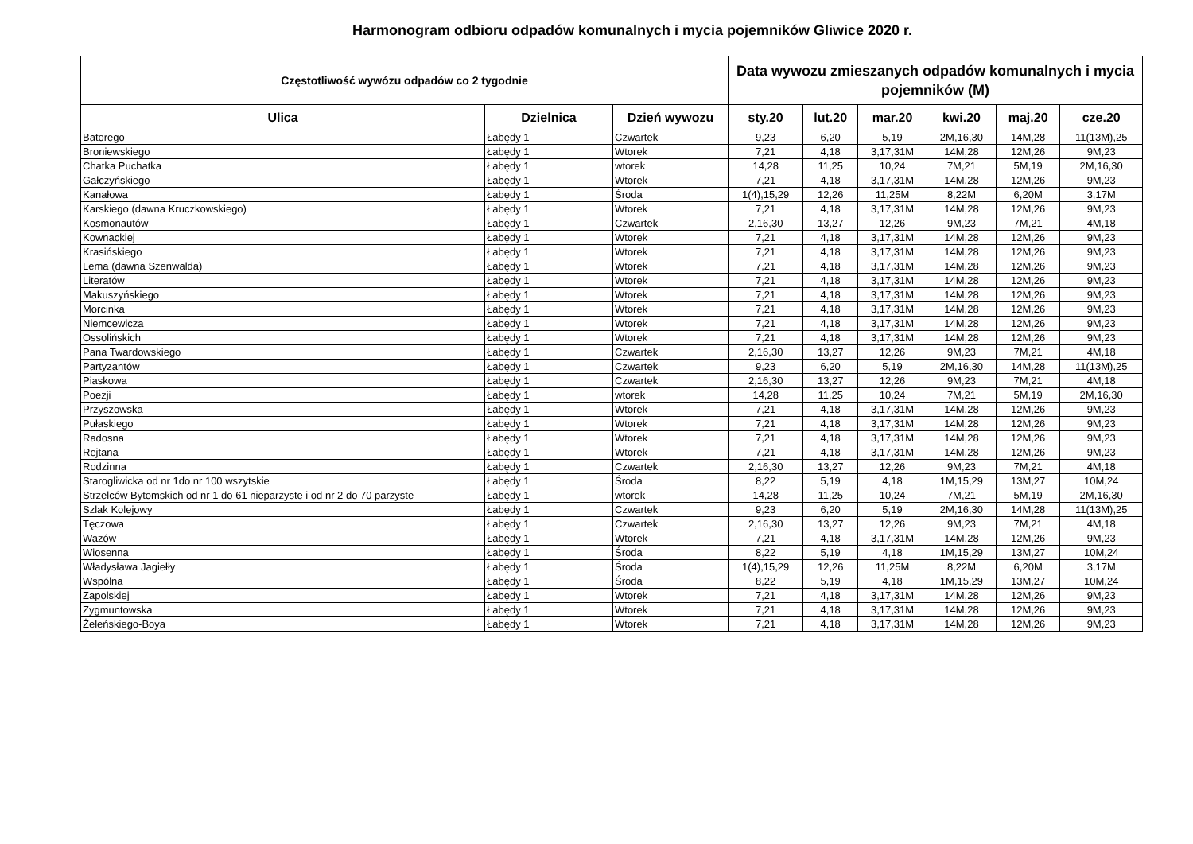Harmonogram odbioru odpadów komunalnych i mycia pojemników Gliwice 2020 r.
| Częstotliwość wywózu odpadów co 2 tygodnie | | | Data wywozu zmieszanych odpadów komunalnych i mycia pojemników (M) | | | | | |
| --- | --- | --- | --- | --- | --- | --- | --- | --- |
| Ulica | Dzielnica | Dzień wywozu | sty.20 | lut.20 | mar.20 | kwi.20 | maj.20 | cze.20 |
| Batorego | Łabędy 1 | Czwartek | 9,23 | 6,20 | 5,19 | 2M,16,30 | 14M,28 | 11(13M),25 |
| Broniewskiego | Łabędy 1 | Wtorek | 7,21 | 4,18 | 3,17,31M | 14M,28 | 12M,26 | 9M,23 |
| Chatka Puchatka | Łabędy 1 | wtorek | 14,28 | 11,25 | 10,24 | 7M,21 | 5M,19 | 2M,16,30 |
| Gałczyńskiego | Łabędy 1 | Wtorek | 7,21 | 4,18 | 3,17,31M | 14M,28 | 12M,26 | 9M,23 |
| Kanałowa | Łabędy 1 | Środa | 1(4),15,29 | 12,26 | 11,25M | 8,22M | 6,20M | 3,17M |
| Karskiego (dawna Kruczkowskiego) | Łabędy 1 | Wtorek | 7,21 | 4,18 | 3,17,31M | 14M,28 | 12M,26 | 9M,23 |
| Kosmonautów | Łabędy 1 | Czwartek | 2,16,30 | 13,27 | 12,26 | 9M,23 | 7M,21 | 4M,18 |
| Kownackiej | Łabędy 1 | Wtorek | 7,21 | 4,18 | 3,17,31M | 14M,28 | 12M,26 | 9M,23 |
| Krasińskiego | Łabędy 1 | Wtorek | 7,21 | 4,18 | 3,17,31M | 14M,28 | 12M,26 | 9M,23 |
| Lema (dawna Szenwalda) | Łabędy 1 | Wtorek | 7,21 | 4,18 | 3,17,31M | 14M,28 | 12M,26 | 9M,23 |
| Literatów | Łabędy 1 | Wtorek | 7,21 | 4,18 | 3,17,31M | 14M,28 | 12M,26 | 9M,23 |
| Makuszyńskiego | Łabędy 1 | Wtorek | 7,21 | 4,18 | 3,17,31M | 14M,28 | 12M,26 | 9M,23 |
| Morcinka | Łabędy 1 | Wtorek | 7,21 | 4,18 | 3,17,31M | 14M,28 | 12M,26 | 9M,23 |
| Niemcewicza | Łabędy 1 | Wtorek | 7,21 | 4,18 | 3,17,31M | 14M,28 | 12M,26 | 9M,23 |
| Ossolińskich | Łabędy 1 | Wtorek | 7,21 | 4,18 | 3,17,31M | 14M,28 | 12M,26 | 9M,23 |
| Pana Twardowskiego | Łabędy 1 | Czwartek | 2,16,30 | 13,27 | 12,26 | 9M,23 | 7M,21 | 4M,18 |
| Partyzantów | Łabędy 1 | Czwartek | 9,23 | 6,20 | 5,19 | 2M,16,30 | 14M,28 | 11(13M),25 |
| Piaskowa | Łabędy 1 | Czwartek | 2,16,30 | 13,27 | 12,26 | 9M,23 | 7M,21 | 4M,18 |
| Poezji | Łabędy 1 | wtorek | 14,28 | 11,25 | 10,24 | 7M,21 | 5M,19 | 2M,16,30 |
| Przyszowska | Łabędy 1 | Wtorek | 7,21 | 4,18 | 3,17,31M | 14M,28 | 12M,26 | 9M,23 |
| Pułaskiego | Łabędy 1 | Wtorek | 7,21 | 4,18 | 3,17,31M | 14M,28 | 12M,26 | 9M,23 |
| Radosna | Łabędy 1 | Wtorek | 7,21 | 4,18 | 3,17,31M | 14M,28 | 12M,26 | 9M,23 |
| Rejtana | Łabędy 1 | Wtorek | 7,21 | 4,18 | 3,17,31M | 14M,28 | 12M,26 | 9M,23 |
| Rodzinna | Łabędy 1 | Czwartek | 2,16,30 | 13,27 | 12,26 | 9M,23 | 7M,21 | 4M,18 |
| Starogliwicka od nr 1do nr 100 wszytskie | Łabędy 1 | Środa | 8,22 | 5,19 | 4,18 | 1M,15,29 | 13M,27 | 10M,24 |
| Strzelców Bytomskich od nr 1 do 61 nieparzyste i od nr 2 do 70 parzyste | Łabędy 1 | wtorek | 14,28 | 11,25 | 10,24 | 7M,21 | 5M,19 | 2M,16,30 |
| Szlak Kolejowy | Łabędy 1 | Czwartek | 9,23 | 6,20 | 5,19 | 2M,16,30 | 14M,28 | 11(13M),25 |
| Tęczowa | Łabędy 1 | Czwartek | 2,16,30 | 13,27 | 12,26 | 9M,23 | 7M,21 | 4M,18 |
| Wazów | Łabędy 1 | Wtorek | 7,21 | 4,18 | 3,17,31M | 14M,28 | 12M,26 | 9M,23 |
| Wiosenna | Łabędy 1 | Środa | 8,22 | 5,19 | 4,18 | 1M,15,29 | 13M,27 | 10M,24 |
| Władysława Jagiełły | Łabędy 1 | Środa | 1(4),15,29 | 12,26 | 11,25M | 8,22M | 6,20M | 3,17M |
| Wspólna | Łabędy 1 | Środa | 8,22 | 5,19 | 4,18 | 1M,15,29 | 13M,27 | 10M,24 |
| Zapolskiej | Łabędy 1 | Wtorek | 7,21 | 4,18 | 3,17,31M | 14M,28 | 12M,26 | 9M,23 |
| Zygmuntowska | Łabędy 1 | Wtorek | 7,21 | 4,18 | 3,17,31M | 14M,28 | 12M,26 | 9M,23 |
| Żeleńskiego-Boya | Łabędy 1 | Wtorek | 7,21 | 4,18 | 3,17,31M | 14M,28 | 12M,26 | 9M,23 |